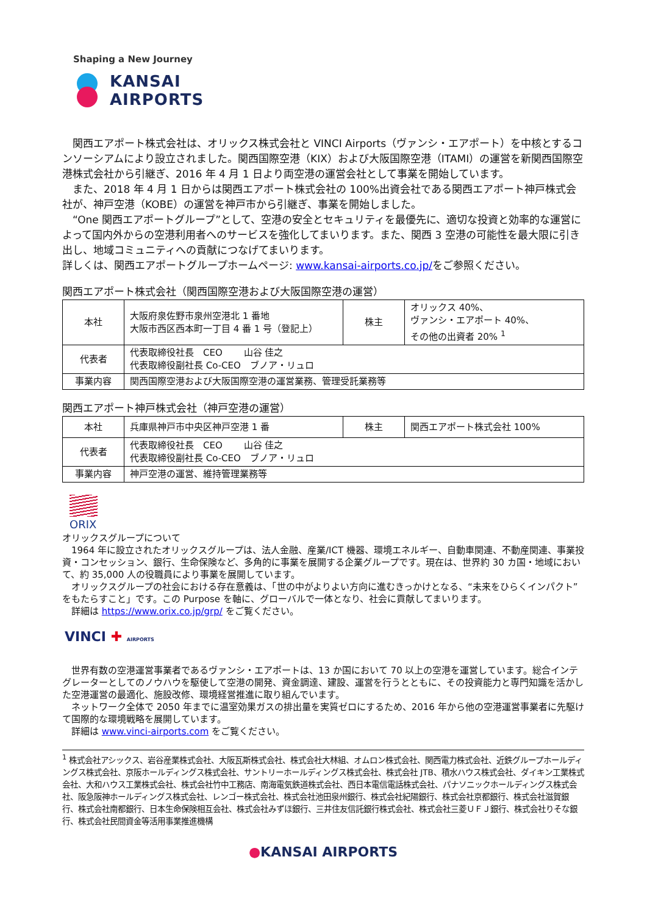Shaping a New Journey
KANSAI
AIRPORTS
　関西エアポート株式会社は、オリックス株式会社と VINCI Airports（ヴァンシ・エアポート）を中核とするコンソーシアムにより設立されました。関西国際空港（KIX）および大阪国際空港（ITAMI）の運営を新関西国際空港株式会社から引継ぎ、2016 年 4 月 1 日より両空港の運営会社として事業を開始しています。
　また、2018 年 4 月 1 日からは関西エアポート株式会社の 100%出資会社である関西エアポート神戸株式会社が、神戸空港（KOBE）の運営を神戸市から引継ぎ、事業を開始しました。
　“One 関西エアポートグループ”として、空港の安全とセキュリティを最優先に、適切な投資と効率的な運営によって国内外からの空港利用者へのサービスを強化してまいります。また、関西 3 空港の可能性を最大限に引き出し、地域コミュニティへの貢献につなげてまいります。
詳しくは、関西エアポートグループホームページ: www.kansai-airports.co.jp/をご参照ください。
関西エアポート株式会社（関西国際空港および大阪国際空港の運営）
| 本社 | 大阪府泉佐野市泉州空港北 1 番地 大阪市西区西本町一丁目 4 番 1 号（登記上） | 株主 | オリックス 40%、 ヴァンシ・エアポート 40%、 その他の出資者 20% <sup>1</sup> |
| 代表者 | 代表取締役社長 CEO 山谷 佳之 代表取締役副社長 Co-CEO ブノア・リュロ | | |
| 事業内容 | 関西国際空港および大阪国際空港の運営業務、管理受託業務等 | | |
関西エアポート神戸株式会社（神戸空港の運営）
| 本社 | 兵庫県神戸市中央区神戸空港 1 番 | 株主 | 関西エアポート株式会社 100% |
| 代表者 | 代表取締役社長 CEO 山谷 佳之 代表取締役副社長 Co-CEO ブノア・リュロ | | |
| 事業内容 | 神戸空港の運営、維持管理業務等 | | |
ORIX
オリックスグループについて
　1964 年に設立されたオリックスグループは、法人金融、産業/ICT 機器、環境エネルギー、自動車関連、不動産関連、事業投資・コンセッション、銀行、生命保険など、多角的に事業を展開する企業グループです。現在は、世界約 30 カ国・地域において、約 35,000 人の役職員により事業を展開しています。
　オリックスグループの社会における存在意義は、「世の中がよりよい方向に進むきっかけとなる、“未来をひらくインパクト”をもたらすこと」です。この Purpose を軸に、グローバルで一体となり、社会に貢献してまいります。
　詳細は https://www.orix.co.jp/grp/ をご覧ください。
VINCI ✚ AIRPORTS
　世界有数の空港運営事業者であるヴァンシ・エアポートは、13 か国において 70 以上の空港を運営しています。総合インテグレーターとしてのノウハウを駆使して空港の開発、資金調達、建設、運営を行うとともに、その投資能力と専門知識を活かした空港運営の最適化、施設改修、環境経営推進に取り組んでいます。
　ネットワーク全体で 2050 年までに温室効果ガスの排出量を実質ゼロにするため、2016 年から他の空港運営事業者に先駆けて国際的な環境戦略を展開しています。
　詳細は www.vinci-airports.com をご覧ください。
<sup>1</sup> 株式会社アシックス、岩谷産業株式会社、大阪瓦斯株式会社、株式会社大林組、オムロン株式会社、関西電力株式会社、近鉄グループホールディングス株式会社、京阪ホールディングス株式会社、サントリーホールディングス株式会社、株式会社 JTB、積水ハウス株式会社、ダイキン工業株式会社、大和ハウス工業株式会社、株式会社竹中工務店、南海電気鉄道株式会社、西日本電信電話株式会社、パナソニックホールディングス株式会社、阪急阪神ホールディングス株式会社、レンゴー株式会社、株式会社池田泉州銀行、株式会社紀陽銀行、株式会社京都銀行、株式会社滋賀銀行、株式会社南都銀行、日本生命保険相互会社、株式会社みずほ銀行、三井住友信託銀行株式会社、株式会社三菱ＵＦＪ銀行、株式会社りそな銀行、株式会社民間資金等活用事業推進機構
●KANSAI AIRPORTS